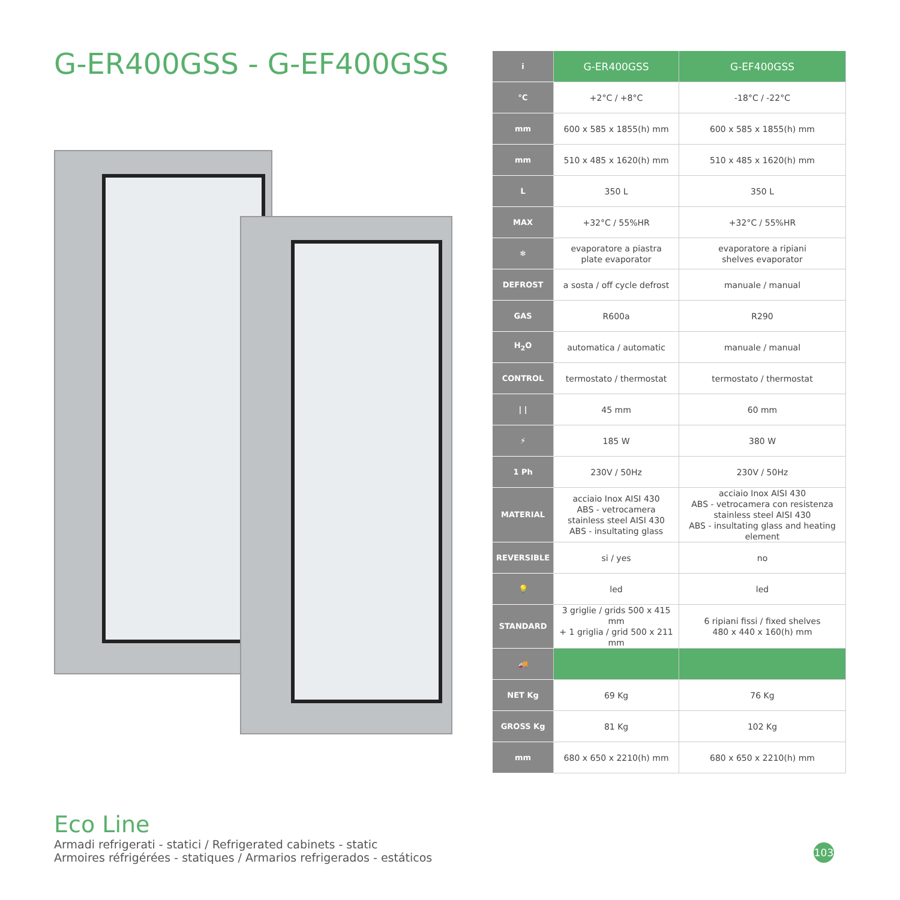G-ER400GSS - G-EF400GSS
| i | G-ER400GSS | G-EF400GSS |
| °C | +2°C / +8°C | -18°C / -22°C |
| mm | 600 x 585 x 1855(h) mm | 600 x 585 x 1855(h) mm |
| mm | 510 x 485 x 1620(h) mm | 510 x 485 x 1620(h) mm |
| L | 350 L | 350 L |
| MAX | +32°C / 55%HR | +32°C / 55%HR |
| ❄ | evaporatore a piastra plate evaporator | evaporatore a ripiani shelves evaporator |
| DEFROST | a sosta / off cycle defrost | manuale / manual |
| GAS | R600a | R290 |
| H<sub>2</sub>O | automatica / automatic | manuale / manual |
| CONTROL | termostato / thermostat | termostato / thermostat |
| / / | 45 mm | 60 mm |
| ⚡ | 185 W | 380 W |
| 1 Ph | 230V / 50Hz | 230V / 50Hz |
| MATERIAL | acciaio Inox AISI 430 ABS - vetrocamera stainless steel AISI 430 ABS - insultating glass | acciaio Inox AISI 430 ABS - vetrocamera con resistenza stainless steel AISI 430 ABS - insultating glass and heating element |
| REVERSIBLE | si / yes | no |
| 💡 | led | led |
| STANDARD | 3 griglie / grids 500 x 415 mm + 1 griglia / grid 500 x 211 mm | 6 ripiani fissi / fixed shelves 480 x 440 x 160(h) mm |
| 🚚 | | |
| NET Kg | 69 Kg | 76 Kg |
| GROSS Kg | 81 Kg | 102 Kg |
| mm | 680 x 650 x 2210(h) mm | 680 x 650 x 2210(h) mm |
Eco Line
Armadi refrigerati - statici / Refrigerated cabinets - static
Armoires réfrigérées - statiques / Armarios refrigerados - estáticos
103